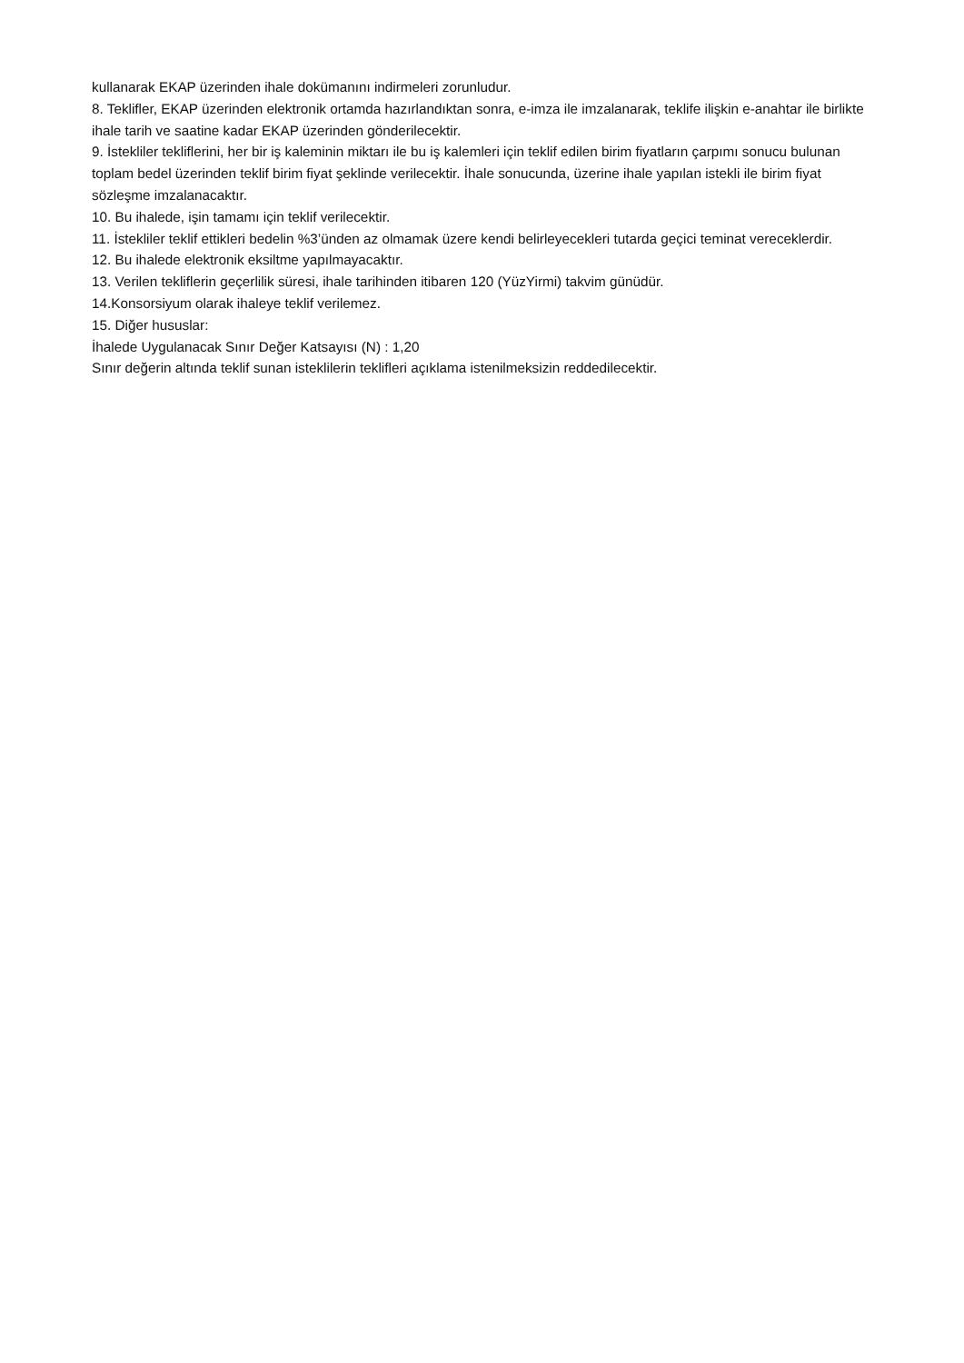kullanarak EKAP üzerinden ihale dokümanını indirmeleri zorunludur.
8. Teklifler, EKAP üzerinden elektronik ortamda hazırlandıktan sonra, e-imza ile imzalanarak, teklife ilişkin e-anahtar ile birlikte ihale tarih ve saatine kadar EKAP üzerinden gönderilecektir.
9. İstekliler tekliflerini, her bir iş kaleminin miktarı ile bu iş kalemleri için teklif edilen birim fiyatların çarpımı sonucu bulunan toplam bedel üzerinden teklif birim fiyat şeklinde verilecektir. İhale sonucunda, üzerine ihale yapılan istekli ile birim fiyat sözleşme imzalanacaktır.
10. Bu ihalede, işin tamamı için teklif verilecektir.
11. İstekliler teklif ettikleri bedelin %3’ünden az olmamak üzere kendi belirleyecekleri tutarda geçici teminat vereceklerdir.
12. Bu ihalede elektronik eksiltme yapılmayacaktır.
13. Verilen tekliflerin geçerlilik süresi, ihale tarihinden itibaren 120 (YüzYirmi) takvim günüdür.
14.Konsorsiyum olarak ihaleye teklif verilemez.
15. Diğer hususlar:
İhalede Uygulanacak Sınır Değer Katsayısı (N) : 1,20
Sınır değerin altında teklif sunan isteklilerin teklifleri açıklama istenilmeksizin reddedilecektir.